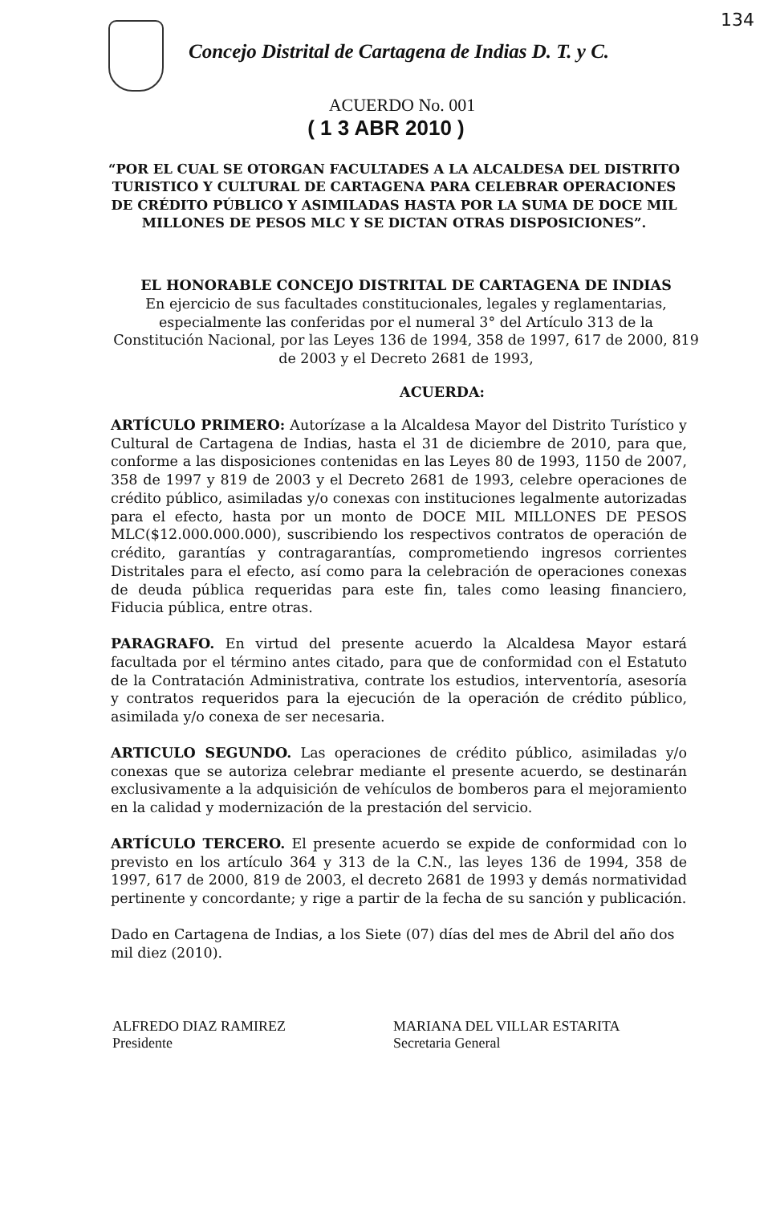134
Concejo Distrital de Cartagena de Indias D. T. y C.
ACUERDO No. 001
( 1 3 ABR 2010 )
“POR EL CUAL SE OTORGAN FACULTADES A LA ALCALDESA DEL DISTRITO TURISTICO Y CULTURAL DE CARTAGENA PARA CELEBRAR OPERACIONES DE CRÉDITO PÚBLICO Y ASIMILADAS HASTA POR LA SUMA DE DOCE MIL MILLONES DE PESOS MLC Y SE DICTAN OTRAS DISPOSICIONES”.
EL HONORABLE CONCEJO DISTRITAL DE CARTAGENA DE INDIAS
En ejercicio de sus facultades constitucionales, legales y reglamentarias, especialmente las conferidas por el numeral 3° del Artículo 313 de la Constitución Nacional, por las Leyes 136 de 1994, 358 de 1997, 617 de 2000, 819 de 2003 y el Decreto 2681 de 1993,
ACUERDA:
ARTÍCULO PRIMERO: Autorízase a la Alcaldesa Mayor del Distrito Turístico y Cultural de Cartagena de Indias, hasta el 31 de diciembre de 2010, para que, conforme a las disposiciones contenidas en las Leyes 80 de 1993, 1150 de 2007, 358 de 1997 y 819 de 2003 y el Decreto 2681 de 1993, celebre operaciones de crédito público, asimiladas y/o conexas con instituciones legalmente autorizadas para el efecto, hasta por un monto de DOCE MIL MILLONES DE PESOS MLC($12.000.000.000), suscribiendo los respectivos contratos de operación de crédito, garantías y contragarantías, comprometiendo ingresos corrientes Distritales para el efecto, así como para la celebración de operaciones conexas de deuda pública requeridas para este fin, tales como leasing financiero, Fiducia pública, entre otras.
PARAGRAFO. En virtud del presente acuerdo la Alcaldesa Mayor estará facultada por el término antes citado, para que de conformidad con el Estatuto de la Contratación Administrativa, contrate los estudios, interventoría, asesoría y contratos requeridos para la ejecución de la operación de crédito público, asimilada y/o conexa de ser necesaria.
ARTICULO SEGUNDO. Las operaciones de crédito público, asimiladas y/o conexas que se autoriza celebrar mediante el presente acuerdo, se destinarán exclusivamente a la adquisición de vehículos de bomberos para el mejoramiento en la calidad y modernización de la prestación del servicio.
ARTÍCULO TERCERO. El presente acuerdo se expide de conformidad con lo previsto en los artículo 364 y 313 de la C.N., las leyes 136 de 1994, 358 de 1997, 617 de 2000, 819 de 2003, el decreto 2681 de 1993 y demás normatividad pertinente y concordante; y rige a partir de la fecha de su sanción y publicación.
Dado en Cartagena de Indias, a los Siete (07) días del mes de Abril del año dos mil diez (2010).
ALFREDO DIAZ RAMIREZ
Presidente
MARIANA DEL VILLAR ESTARITA
Secretaria General